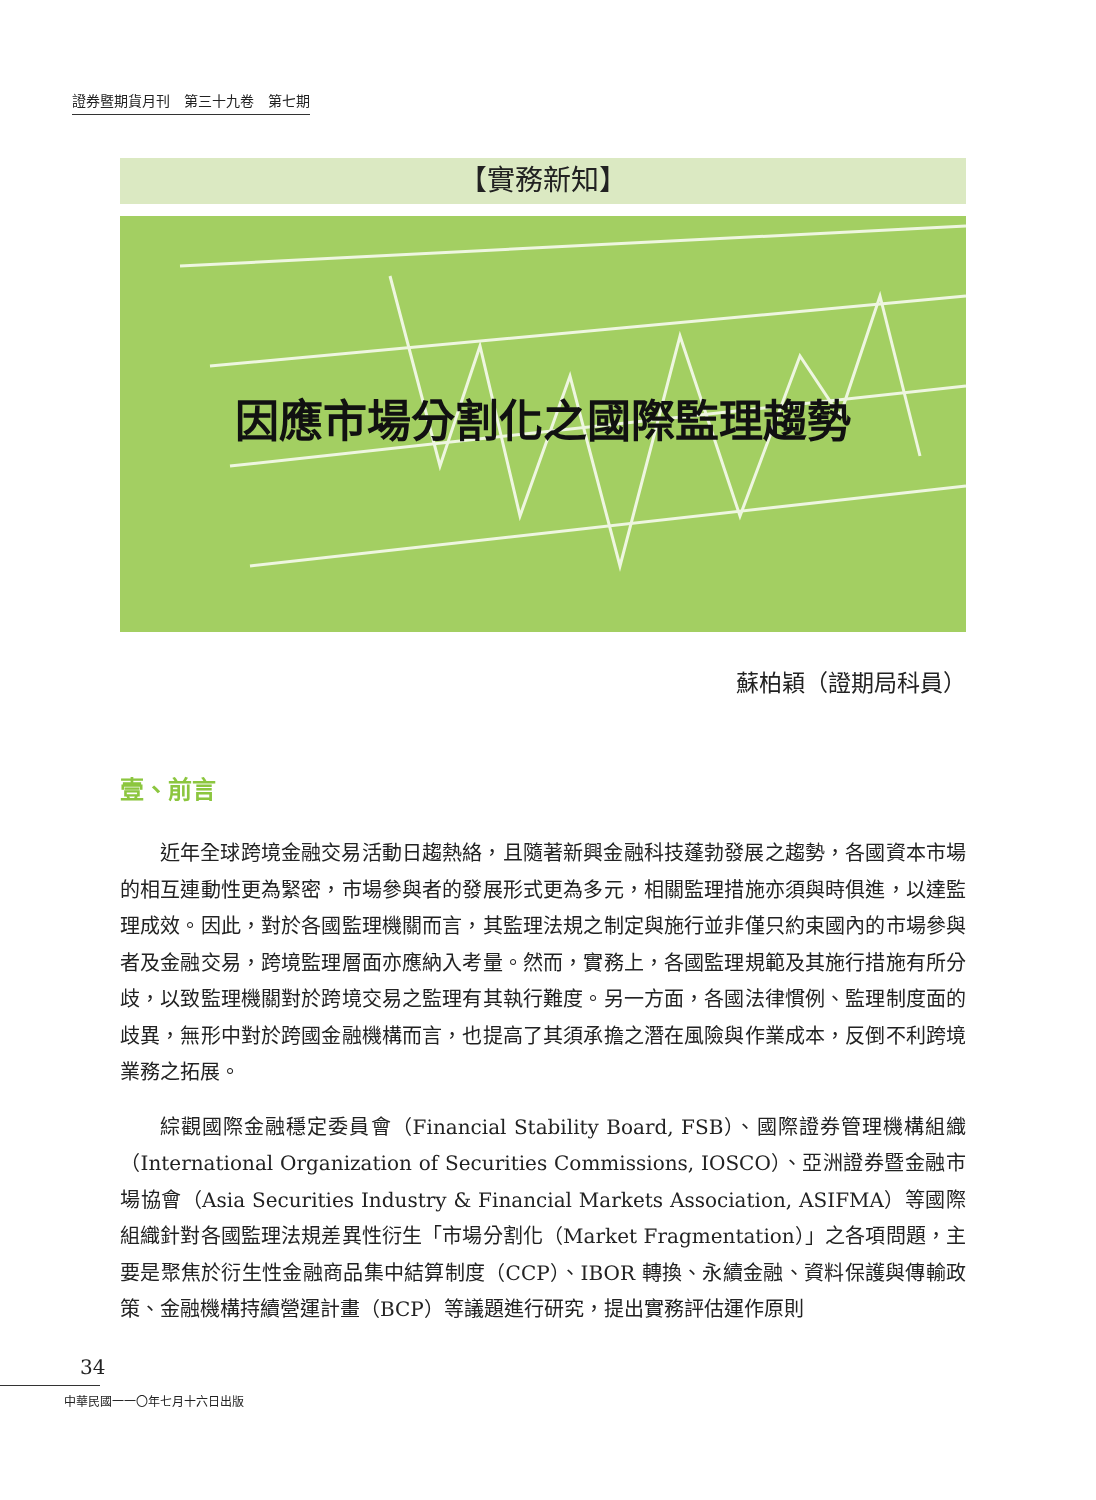證券暨期貨月刊　第三十九卷　第七期
【實務新知】
因應市場分割化之國際監理趨勢
蘇柏穎（證期局科員）
壹、前言
近年全球跨境金融交易活動日趨熱絡，且隨著新興金融科技蓬勃發展之趨勢，各國資本市場的相互連動性更為緊密，市場參與者的發展形式更為多元，相關監理措施亦須與時俱進，以達監理成效。因此，對於各國監理機關而言，其監理法規之制定與施行並非僅只約束國內的市場參與者及金融交易，跨境監理層面亦應納入考量。然而，實務上，各國監理規範及其施行措施有所分歧，以致監理機關對於跨境交易之監理有其執行難度。另一方面，各國法律慣例、監理制度面的歧異，無形中對於跨國金融機構而言，也提高了其須承擔之潛在風險與作業成本，反倒不利跨境業務之拓展。
綜觀國際金融穩定委員會（Financial Stability Board, FSB）、國際證券管理機構組織（International Organization of Securities Commissions, IOSCO）、亞洲證券暨金融市場協會（Asia Securities Industry & Financial Markets Association, ASIFMA）等國際組織針對各國監理法規差異性衍生「市場分割化（Market Fragmentation）」之各項問題，主要是聚焦於衍生性金融商品集中結算制度（CCP）、IBOR 轉換、永續金融、資料保護與傳輸政策、金融機構持續營運計畫（BCP）等議題進行研究，提出實務評估運作原則
34
中華民國一一〇年七月十六日出版